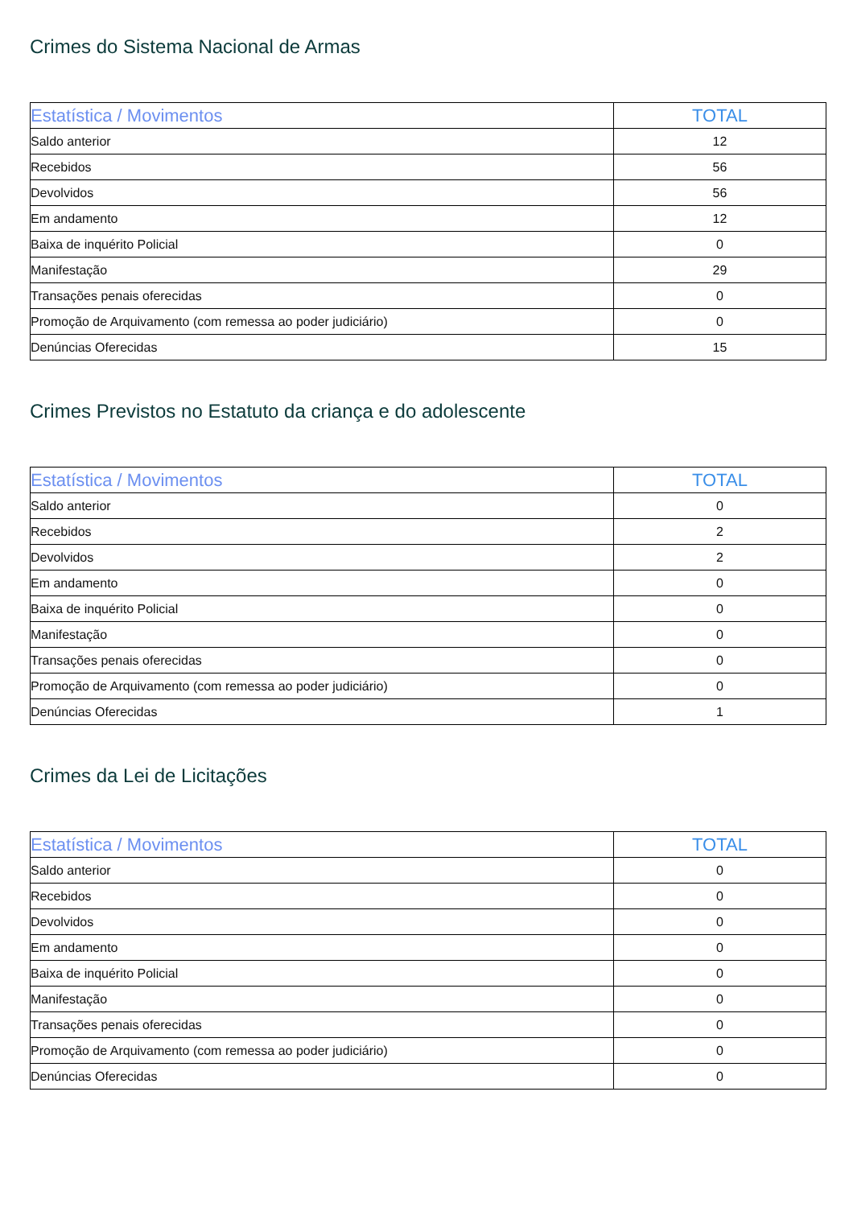Crimes do Sistema Nacional de Armas
| Estatística / Movimentos | TOTAL |
| --- | --- |
| Saldo anterior | 12 |
| Recebidos | 56 |
| Devolvidos | 56 |
| Em andamento | 12 |
| Baixa de inquérito Policial | 0 |
| Manifestação | 29 |
| Transações penais oferecidas | 0 |
| Promoção de Arquivamento (com remessa ao poder judiciário) | 0 |
| Denúncias Oferecidas | 15 |
Crimes Previstos no Estatuto da criança e do adolescente
| Estatística / Movimentos | TOTAL |
| --- | --- |
| Saldo anterior | 0 |
| Recebidos | 2 |
| Devolvidos | 2 |
| Em andamento | 0 |
| Baixa de inquérito Policial | 0 |
| Manifestação | 0 |
| Transações penais oferecidas | 0 |
| Promoção de Arquivamento (com remessa ao poder judiciário) | 0 |
| Denúncias Oferecidas | 1 |
Crimes da Lei de Licitações
| Estatística / Movimentos | TOTAL |
| --- | --- |
| Saldo anterior | 0 |
| Recebidos | 0 |
| Devolvidos | 0 |
| Em andamento | 0 |
| Baixa de inquérito Policial | 0 |
| Manifestação | 0 |
| Transações penais oferecidas | 0 |
| Promoção de Arquivamento (com remessa ao poder judiciário) | 0 |
| Denúncias Oferecidas | 0 |